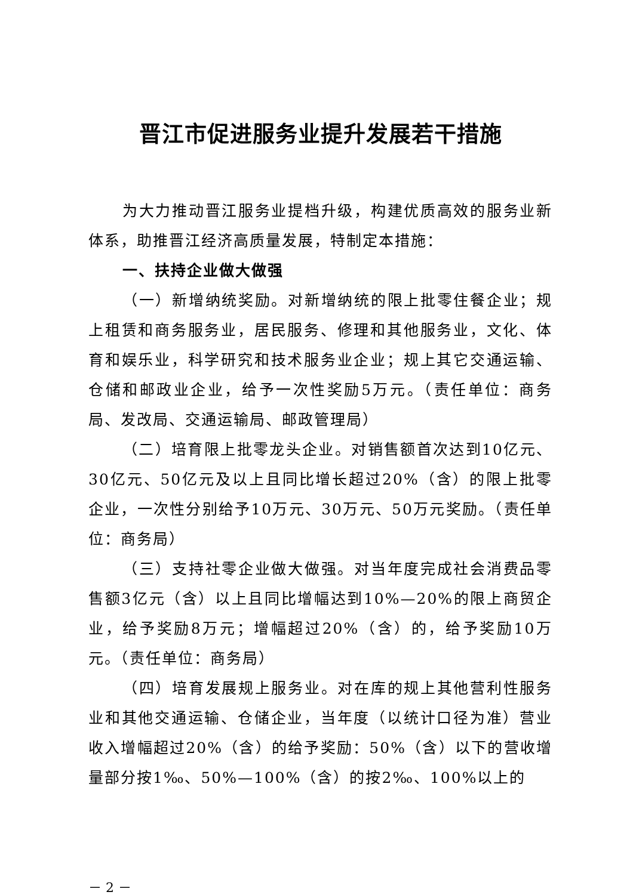晋江市促进服务业提升发展若干措施
为大力推动晋江服务业提档升级，构建优质高效的服务业新体系，助推晋江经济高质量发展，特制定本措施：
一、扶持企业做大做强
（一）新增纳统奖励。对新增纳统的限上批零住餐企业；规上租赁和商务服务业，居民服务、修理和其他服务业，文化、体育和娱乐业，科学研究和技术服务业企业；规上其它交通运输、仓储和邮政业企业，给予一次性奖励5万元。（责任单位：商务局、发改局、交通运输局、邮政管理局）
（二）培育限上批零龙头企业。对销售额首次达到10亿元、30亿元、50亿元及以上且同比增长超过20%（含）的限上批零企业，一次性分别给予10万元、30万元、50万元奖励。（责任单位：商务局）
（三）支持社零企业做大做强。对当年度完成社会消费品零售额3亿元（含）以上且同比增幅达到10%—20%的限上商贸企业，给予奖励8万元；增幅超过20%（含）的，给予奖励10万元。（责任单位：商务局）
（四）培育发展规上服务业。对在库的规上其他营利性服务业和其他交通运输、仓储企业，当年度（以统计口径为准）营业收入增幅超过20%（含）的给予奖励：50%（含）以下的营收增量部分按1‰、50%—100%（含）的按2‰、100%以上的
－ 2 －